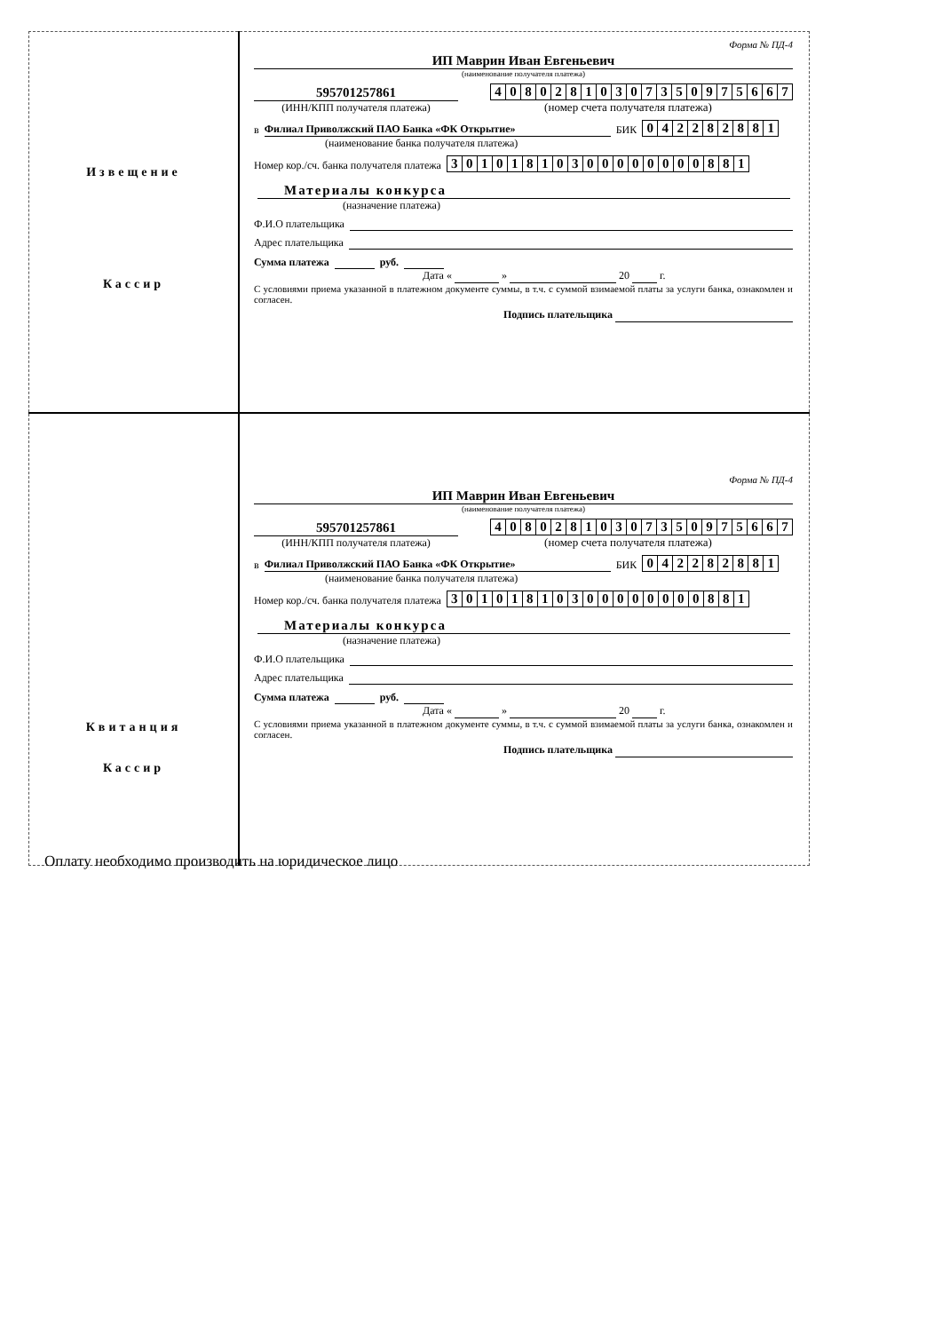| Извещение Кассир | Форма № ПД-4 ИП Маврин Иван Евгеньевич (наименование получателя платежа) 595701257861 (ИНН/КПП получателя платежа) 4 0 8 0 2 8 1 0 3 0 7 3 5 0 9 7 5 6 6 7 (номер счета получателя платежа) в Филиал Приволжский ПАО Банка «ФК Открытие» БИК 0 4 2 2 8 2 8 8 1 (наименование банка получателя платежа) Номер кор./сч. банка получателя платежа 3 0 1 0 1 8 1 0 3 0 0 0 0 0 0 0 0 8 8 1 Материалы конкурса (назначение платежа) Ф.И.О плательщика Адрес плательщика Сумма платежа руб. Дата « » 20 г. С условиями приема указанной в платежном документе суммы, в т.ч. с суммой взимаемой платы за услуги банка, ознакомлен и согласен. Подпись плательщика |
| Квитанция Кассир | Форма № ПД-4 ИП Маврин Иван Евгеньевич (наименование получателя платежа) 595701257861 (ИНН/КПП получателя платежа) 4 0 8 0 2 8 1 0 3 0 7 3 5 0 9 7 5 6 6 7 (номер счета получателя платежа) в Филиал Приволжский ПАО Банка «ФК Открытие» БИК 0 4 2 2 8 2 8 8 1 (наименование банка получателя платежа) Номер кор./сч. банка получателя платежа 3 0 1 0 1 8 1 0 3 0 0 0 0 0 0 0 0 8 8 1 Материалы конкурса (назначение платежа) Ф.И.О плательщика Адрес плательщика Сумма платежа руб. Дата « » 20 г. С условиями приема указанной в платежном документе суммы, в т.ч. с суммой взимаемой платы за услуги банка, ознакомлен и согласен. Подпись плательщика |
Оплату необходимо производить на юридическое лицо